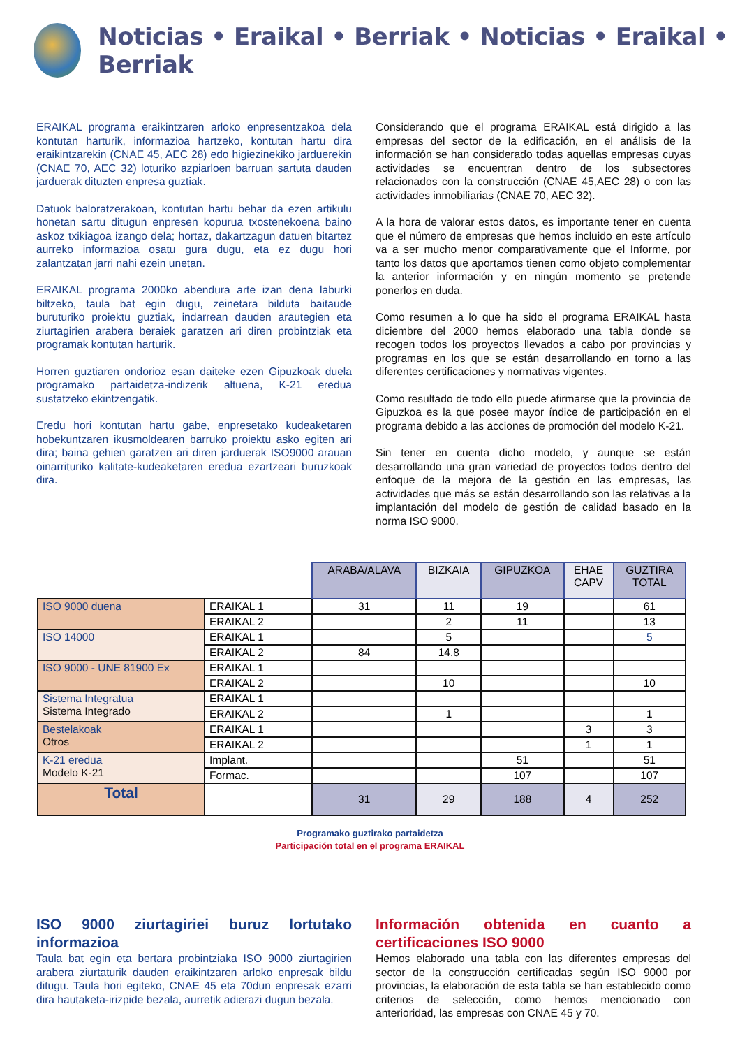Noticias • Eraikal • Berriak • Noticias • Eraikal • Berriak
ERAIKAL programa eraikintzaren arloko enpresentzakoa dela kontutan harturik, informazioa hartzeko, kontutan hartu dira eraikintzarekin (CNAE 45, AEC 28) edo higiezinekiko jarduerekin (CNAE 70, AEC 32) loturiko azpiarloen barruan sartuta dauden jarduerak dituzten enpresa guztiak.
Datuok baloratzerakoan, kontutan hartu behar da ezen artikulu honetan sartu ditugun enpresen kopurua txostenekoena baino askoz txikiagoa izango dela; hortaz, dakartzagun datuen bitartez aurreko informazioa osatu gura dugu, eta ez dugu hori zalantzatan jarri nahi ezein unetan.
ERAIKAL programa 2000ko abendura arte izan dena laburki biltzeko, taula bat egin dugu, zeinetara bilduta baitaude buruturiko proiektu guztiak, indarrean dauden arautegien eta ziurtagirien arabera beraiek garatzen ari diren probintziak eta programak kontutan harturik.
Horren guztiaren ondorioz esan daiteke ezen Gipuzkoak duela programako partaidetza-indizerik altuena, K-21 eredua sustatzeko ekintzengatik.
Eredu hori kontutan hartu gabe, enpresetako kudeaketaren hobekuntzaren ikusmoldearen barruko proiektu asko egiten ari dira; baina gehien garatzen ari diren jarduerak ISO9000 arauan oinarrituriko kalitate-kudeaketaren eredua ezartzeari buruzkoak dira.
Considerando que el programa ERAIKAL está dirigido a las empresas del sector de la edificación, en el análisis de la información se han considerado todas aquellas empresas cuyas actividades se encuentran dentro de los subsectores relacionados con la construcción (CNAE 45,AEC 28) o con las actividades inmobiliarias (CNAE 70, AEC 32).
A la hora de valorar estos datos, es importante tener en cuenta que el número de empresas que hemos incluido en este artículo va a ser mucho menor comparativamente que el Informe, por tanto los datos que aportamos tienen como objeto complementar la anterior información y en ningún momento se pretende ponerlos en duda.
Como resumen a lo que ha sido el programa ERAIKAL hasta diciembre del 2000 hemos elaborado una tabla donde se recogen todos los proyectos llevados a cabo por provincias y programas en los que se están desarrollando en torno a las diferentes certificaciones y normativas vigentes.
Como resultado de todo ello puede afirmarse que la provincia de Gipuzkoa es la que posee mayor índice de participación en el programa debido a las acciones de promoción del modelo K-21.
Sin tener en cuenta dicho modelo, y aunque se están desarrollando una gran variedad de proyectos todos dentro del enfoque de la mejora de la gestión en las empresas, las actividades que más se están desarrollando son las relativas a la implantación del modelo de gestión de calidad basado en la norma ISO 9000.
| | | ARABA/ALAVA | BIZKAIA | GIPUZKOA | EHAE CAPV | GUZTIRA TOTAL |
| ISO 9000 duena | ERAIKAL 1 | 31 | 11 | 19 | | 61 |
| | ERAIKAL 2 | | 2 | 11 | | 13 |
| ISO 14000 | ERAIKAL 1 | | 5 | | | 5 |
| | ERAIKAL 2 | 84 | 14,8 | | | |
| ISO 9000 - UNE 81900 Ex | ERAIKAL 1 | | | | | |
| | ERAIKAL 2 | | 10 | | | 10 |
| Sistema Integratua Sistema Integrado | ERAIKAL 1 | | | | | |
| | ERAIKAL 2 | | 1 | | | 1 |
| Bestelakoak Otros | ERAIKAL 1 | | | | 3 | 3 |
| | ERAIKAL 2 | | | | 1 | 1 |
| K-21 eredua Modelo K-21 | Implant. | | | 51 | | 51 |
| | Formac. | | | 107 | | 107 |
| Total | | 31 | 29 | 188 | 4 | 252 |
Programako guztirako partaidetza
Participación total en el programa ERAIKAL
ISO 9000 ziurtagiriei buruz lortutako informazioa
Taula bat egin eta bertara probintziaka ISO 9000 ziurtagirien arabera ziurtaturik dauden eraikintzaren arloko enpresak bildu ditugu. Taula hori egiteko, CNAE 45 eta 70dun enpresak ezarri dira hautaketa-irizpide bezala, aurretik adierazi dugun bezala.
Información obtenida en cuanto a certificaciones ISO 9000
Hemos elaborado una tabla con las diferentes empresas del sector de la construcción certificadas según ISO 9000 por provincias, la elaboración de esta tabla se han establecido como criterios de selección, como hemos mencionado con anterioridad, las empresas con CNAE 45 y 70.